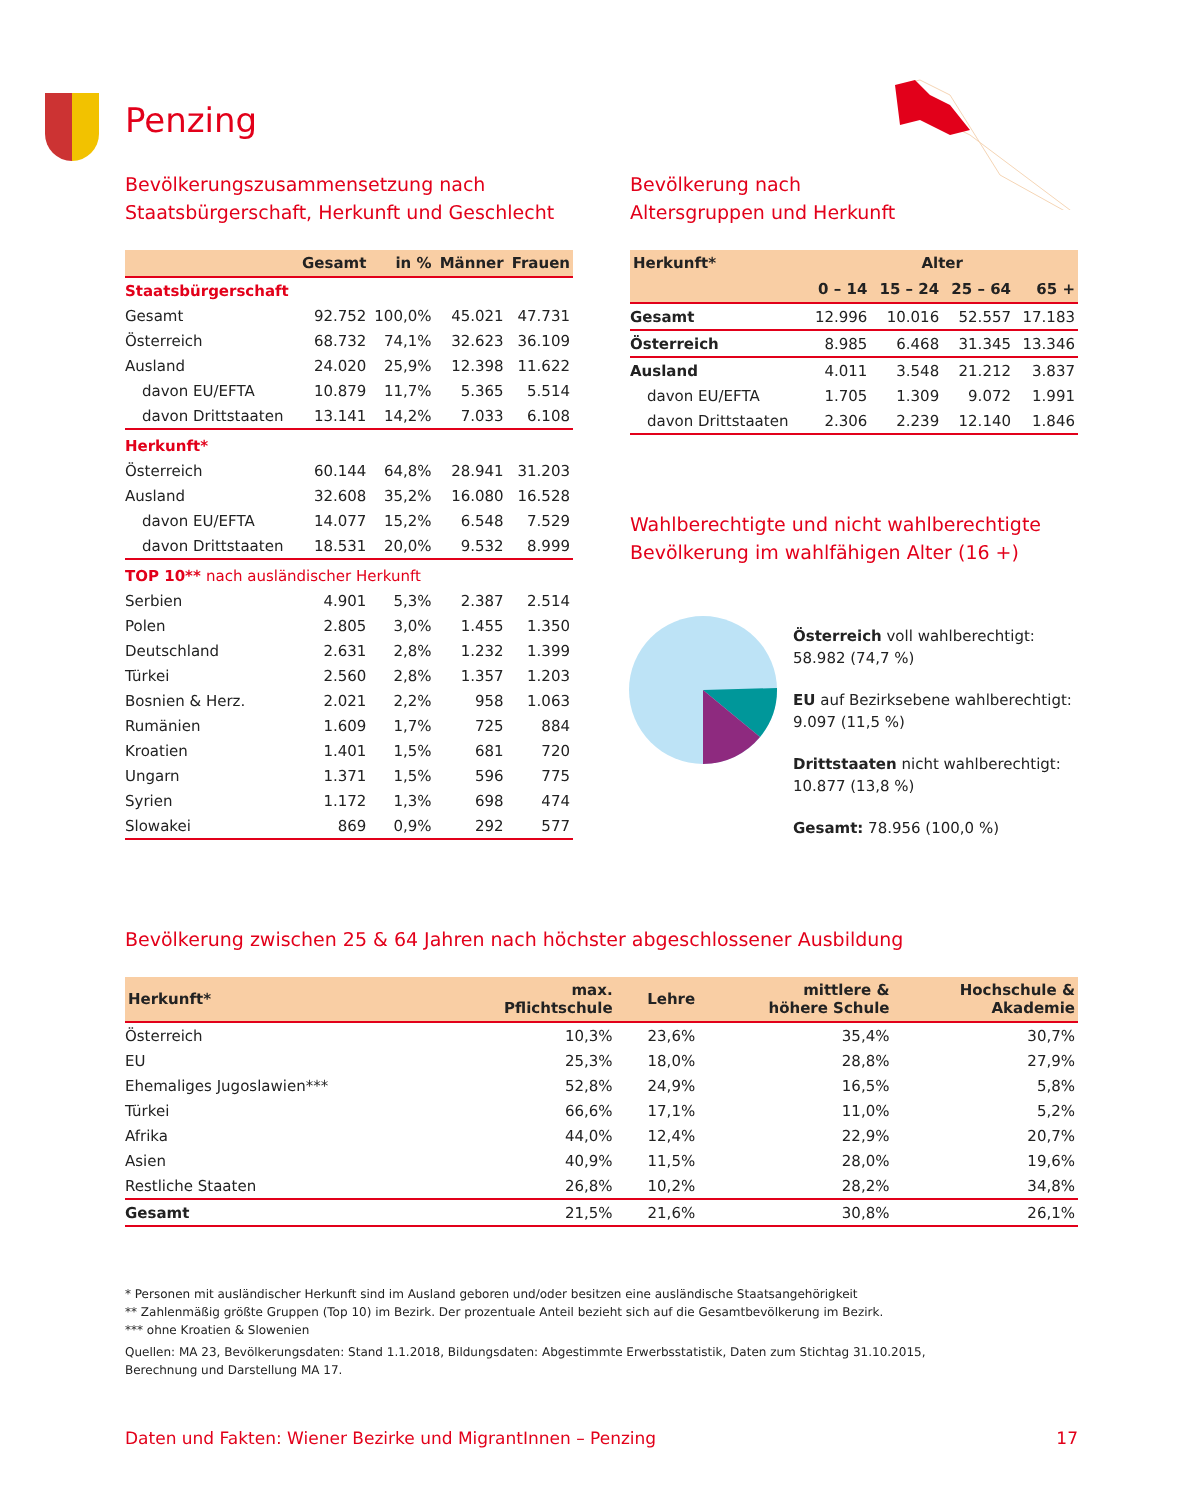Penzing
Bevölkerungszusammensetzung nach
Staatsbürgerschaft, Herkunft und Geschlecht
| | Gesamt | in % | Männer | Frauen |
| --- | --- | --- | --- | --- |
| Staatsbürgerschaft | | | | |
| Gesamt | 92.752 | 100,0% | 45.021 | 47.731 |
| Österreich | 68.732 | 74,1% | 32.623 | 36.109 |
| Ausland | 24.020 | 25,9% | 12.398 | 11.622 |
| davon EU/EFTA | 10.879 | 11,7% | 5.365 | 5.514 |
| davon Drittstaaten | 13.141 | 14,2% | 7.033 | 6.108 |
| Herkunft* | | | | |
| Österreich | 60.144 | 64,8% | 28.941 | 31.203 |
| Ausland | 32.608 | 35,2% | 16.080 | 16.528 |
| davon EU/EFTA | 14.077 | 15,2% | 6.548 | 7.529 |
| davon Drittstaaten | 18.531 | 20,0% | 9.532 | 8.999 |
| TOP 10** nach ausländischer Herkunft | | | | |
| Serbien | 4.901 | 5,3% | 2.387 | 2.514 |
| Polen | 2.805 | 3,0% | 1.455 | 1.350 |
| Deutschland | 2.631 | 2,8% | 1.232 | 1.399 |
| Türkei | 2.560 | 2,8% | 1.357 | 1.203 |
| Bosnien & Herz. | 2.021 | 2,2% | 958 | 1.063 |
| Rumänien | 1.609 | 1,7% | 725 | 884 |
| Kroatien | 1.401 | 1,5% | 681 | 720 |
| Ungarn | 1.371 | 1,5% | 596 | 775 |
| Syrien | 1.172 | 1,3% | 698 | 474 |
| Slowakei | 869 | 0,9% | 292 | 577 |
Bevölkerung nach
Altersgruppen und Herkunft
| Herkunft* | Alter | | | |
| --- | --- | --- | --- | --- |
| | 0 – 14 | 15 – 24 | 25 – 64 | 65 + |
| Gesamt | 12.996 | 10.016 | 52.557 | 17.183 |
| Österreich | 8.985 | 6.468 | 31.345 | 13.346 |
| Ausland | 4.011 | 3.548 | 21.212 | 3.837 |
| davon EU/EFTA | 1.705 | 1.309 | 9.072 | 1.991 |
| davon Drittstaaten | 2.306 | 2.239 | 12.140 | 1.846 |
Wahlberechtigte und nicht wahlberechtigte
Bevölkerung im wahlfähigen Alter (16 +)
Österreich voll wahlberechtigt:
58.982 (74,7 %)
EU auf Bezirksebene wahlberechtigt:
9.097 (11,5 %)
Drittstaaten nicht wahlberechtigt:
10.877 (13,8 %)
Gesamt: 78.956 (100,0 %)
Bevölkerung zwischen 25 & 64 Jahren nach höchster abgeschlossener Ausbildung
| Herkunft* | max. Pflichtschule | Lehre | mittlere & höhere Schule | Hochschule & Akademie |
| --- | --- | --- | --- | --- |
| Österreich | 10,3% | 23,6% | 35,4% | 30,7% |
| EU | 25,3% | 18,0% | 28,8% | 27,9% |
| Ehemaliges Jugoslawien*** | 52,8% | 24,9% | 16,5% | 5,8% |
| Türkei | 66,6% | 17,1% | 11,0% | 5,2% |
| Afrika | 44,0% | 12,4% | 22,9% | 20,7% |
| Asien | 40,9% | 11,5% | 28,0% | 19,6% |
| Restliche Staaten | 26,8% | 10,2% | 28,2% | 34,8% |
| Gesamt | 21,5% | 21,6% | 30,8% | 26,1% |
* Personen mit ausländischer Herkunft sind im Ausland geboren und/oder besitzen eine ausländische Staatsangehörigkeit
** Zahlenmäßig größte Gruppen (Top 10) im Bezirk. Der prozentuale Anteil bezieht sich auf die Gesamtbevölkerung im Bezirk.
*** ohne Kroatien & Slowenien
Quellen: MA 23, Bevölkerungsdaten: Stand 1.1.2018, Bildungsdaten: Abgestimmte Erwerbsstatistik, Daten zum Stichtag 31.10.2015,
Berechnung und Darstellung MA 17.
Daten und Fakten: Wiener Bezirke und MigrantInnen – Penzing 17